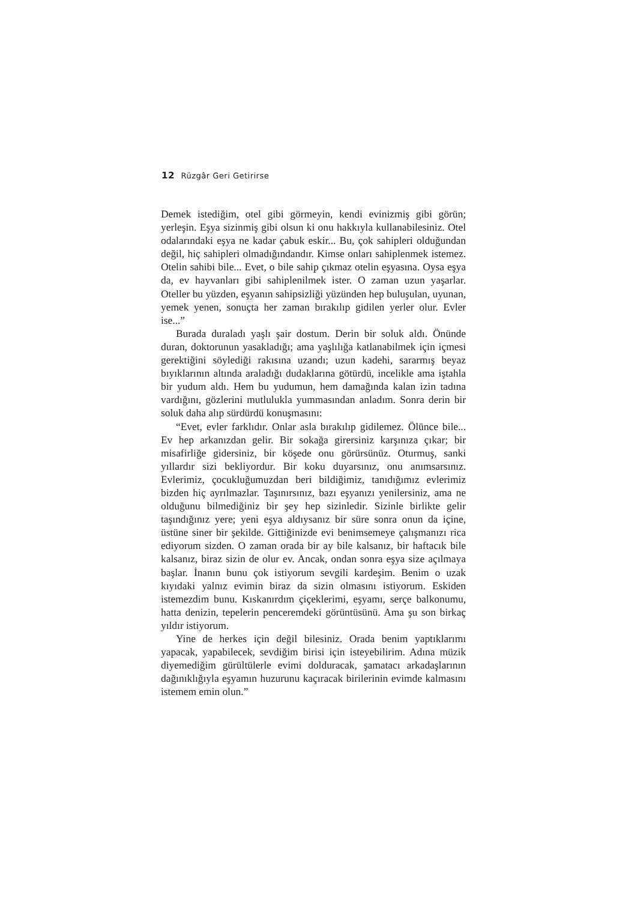12 Rüzgâr Geri Getirirse
Demek istediğim, otel gibi görmeyin, kendi evinizmiş gibi görün; yerleşin. Eşya sizinmiş gibi olsun ki onu hakkıyla kullanabilesiniz. Otel odalarındaki eşya ne kadar çabuk eskir... Bu, çok sahipleri olduğundan değil, hiç sahipleri olmadığındandır. Kimse onları sahiplenmek istemez. Otelin sahibi bile... Evet, o bile sahip çıkmaz otelin eşyasına. Oysa eşya da, ev hayvanları gibi sahiplenilmek ister. O zaman uzun yaşarlar. Oteller bu yüzden, eşyanın sahipsizliği yüzünden hep buluşulan, uyunan, yemek yenen, sonuçta her zaman bırakılıp gidilen yerler olur. Evler ise...”
Burada duraladı yaşlı şair dostum. Derin bir soluk aldı. Önünde duran, doktorunun yasakladığı; ama yaşlılığa katlanabilmek için içmesi gerektiğini söylediği rakısına uzandı; uzun kadehi, sararmış beyaz bıyıklarının altında araladığı dudaklarına götürdü, incelikle ama iştahla bir yudum aldı. Hem bu yudumun, hem damağında kalan izin tadına vardığını, gözlerini mutlulukla yummasından anladım. Sonra derin bir soluk daha alıp sürdürdü konuşmasını:
“Evet, evler farklıdır. Onlar asla bırakılıp gidilemez. Ölünce bile... Ev hep arkanızdan gelir. Bir sokağa girersiniz karşınıza çıkar; bir misafirliğe gidersiniz, bir köşede onu görürsünüz. Oturmuş, sanki yıllardır sizi bekliyordur. Bir koku duyarsınız, onu anımsarsınız. Evlerimiz, çocukluğumuzdan beri bildiğimiz, tanıdığımız evlerimiz bizden hiç ayrılmazlar. Taşınırsınız, bazı eşyanızı yenilersiniz, ama ne olduğunu bilmediğiniz bir şey hep sizinledir. Sizinle birlikte gelir taşındığınız yere; yeni eşya aldıysanız bir süre sonra onun da içine, üstüne siner bir şekilde. Gittiğinizde evi benimsemeye çalışmanızı rica ediyorum sizden. O zaman orada bir ay bile kalsanız, bir haftacık bile kalsanız, biraz sizin de olur ev. Ancak, ondan sonra eşya size açılmaya başlar. İnanın bunu çok istiyorum sevgili kardeşim. Benim o uzak kıyıdaki yalnız evimin biraz da sizin olmasını istiyorum. Eskiden istemezdim bunu. Kıskanırdım çiçeklerimi, eşyamı, serçe balkonumu, hatta denizin, tepelerin penceremdeki görüntüsünü. Ama şu son birkaç yıldır istiyorum.
Yine de herkes için değil bilesiniz. Orada benim yaptıklarımı yapacak, yapabilecek, sevdiğim birisi için isteyebilirim. Adına müzik diyemediğim gürültülerle evimi dolduracak, şamatacı arkadaşlarının dağınıklığıyla eşyamın huzurunu kaçıracak birilerinin evimde kalmasını istemem emin olun.”